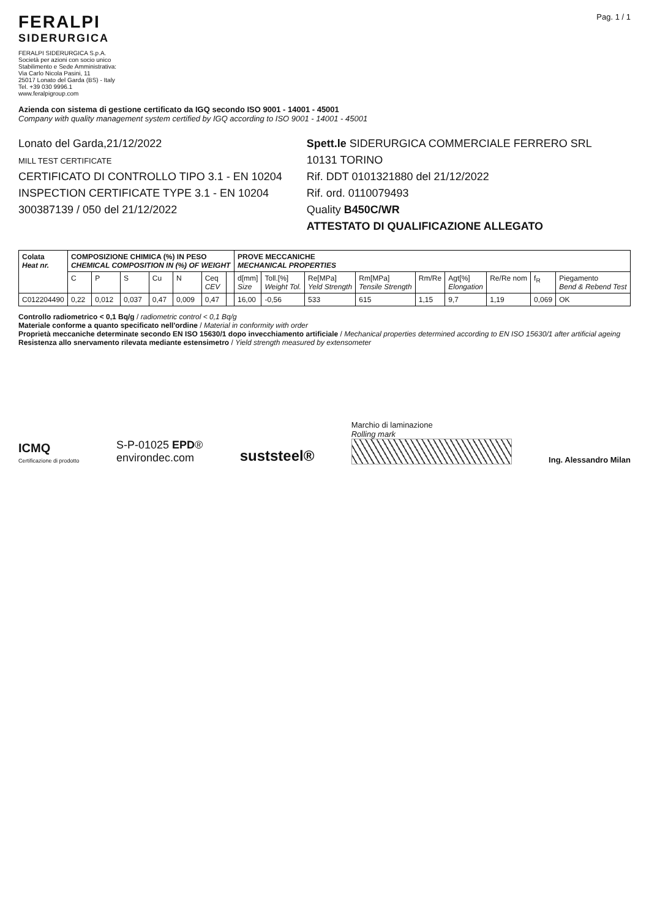FERALPI
SIDERURGICA
FERALPI SIDERURGICA S.p.A.
Società per azioni con socio unico
Stabilimento e Sede Amministrativa:
Via Carlo Nicola Pasini, 11
25017 Lonato del Garda (BS) - Italy
Tel. +39 030 9996.1
www.feralpigroup.com
Pag. 1 / 1
Azienda con sistema di gestione certificato da IGQ secondo ISO 9001 - 14001 - 45001
Company with quality management system certified by IGQ according to ISO 9001 - 14001 - 45001
Lonato del Garda,21/12/2022
MILL TEST CERTIFICATE
CERTIFICATO DI CONTROLLO TIPO 3.1 - EN 10204
INSPECTION CERTIFICATE TYPE 3.1 - EN 10204
300387139 / 050 del 21/12/2022
Spett.le SIDERURGICA COMMERCIALE FERRERO SRL
10131 TORINO
Rif. DDT 0101321880 del 21/12/2022
Rif. ord. 0110079493
Quality B450C/WR
ATTESTATO DI QUALIFICAZIONE ALLEGATO
| Colata Heat nr. | COMPOSIZIONE CHIMICA (%) IN PESO CHEMICAL COMPOSITION IN (%) OF WEIGHT | | | | | | | PROVE MECCANICHE MECHANICAL PROPERTIES | | | | | | | | |
| --- | --- | --- | --- | --- | --- | --- | --- | --- | --- | --- | --- | --- | --- | --- | --- | --- |
| | C | P | S | Cu | N | Ceq CEV | | d[mm] Size | Toll.[%] Weight Tol. | Re[MPa] Yeld Strength | Rm[MPa] Tensile Strength | Rm/Re | Agt[%] Elongation | Re/Re nom | f<sub>R</sub> | Piegamento Bend & Rebend Test |
| C012204490 | 0,22 | 0,012 | 0,037 | 0,47 | 0,009 | 0,47 | | 16,00 | -0,56 | 533 | 615 | 1,15 | 9,7 | 1,19 | 0,069 | OK |
Controllo radiometrico < 0,1 Bq/g / radiometric control < 0,1 Bq/g
Materiale conforme a quanto specificato nell'ordine / Material in conformity with order
Proprietà meccaniche determinate secondo EN ISO 15630/1 dopo invecchiamento artificiale / Mechanical properties determined according to EN ISO 15630/1 after artificial ageing
Resistenza allo snervamento rilevata mediante estensimetro / Yield strength measured by extensometer
ICMQ
Certificazione di prodotto
S-P-01025 EPD®
environdec.com
suststeel®
Marchio di laminazione
Rolling mark
Ing. Alessandro Milan